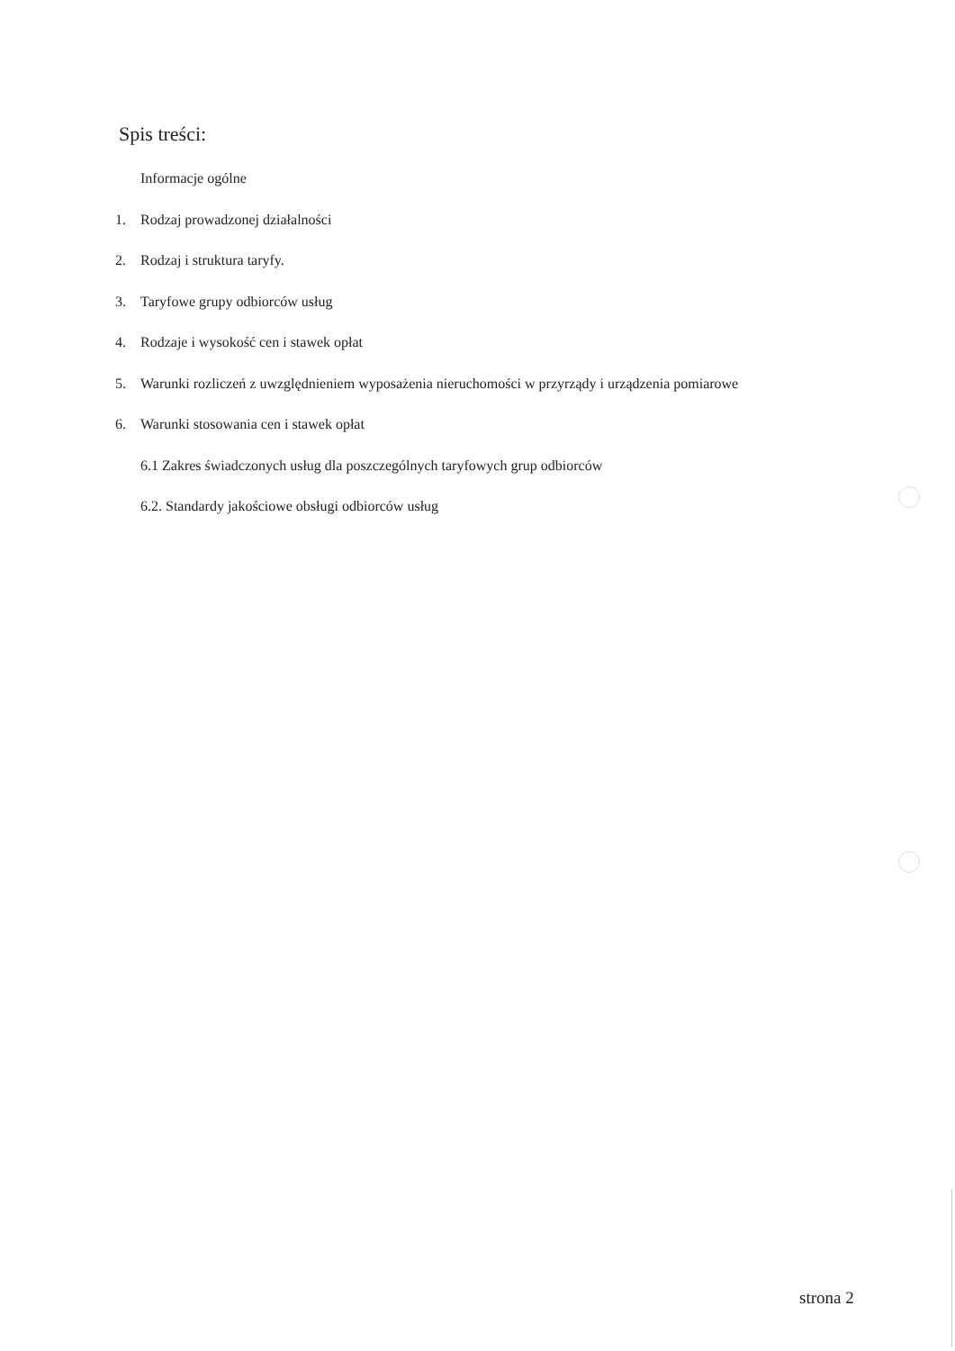Spis treści:
Informacje ogólne
1. Rodzaj prowadzonej działalności
2. Rodzaj i struktura taryfy.
3. Taryfowe grupy odbiorców usług
4. Rodzaje i wysokość cen i stawek opłat
5. Warunki rozliczeń z uwzględnieniem wyposażenia nieruchomości w przyrządy i urządzenia pomiarowe
6. Warunki stosowania cen i stawek opłat
6.1 Zakres świadczonych usług dla poszczególnych taryfowych grup odbiorców
6.2. Standardy jakościowe obsługi odbiorców usług
strona 2